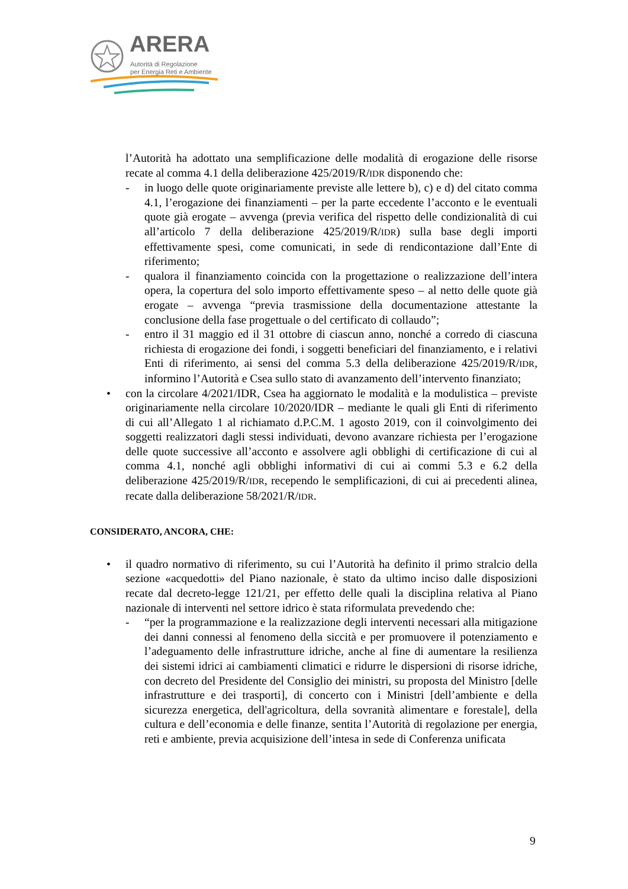ARERA
Autorità di Regolazione
per Energia Reti e Ambiente
l’Autorità ha adottato una semplificazione delle modalità di erogazione delle risorse recate al comma 4.1 della deliberazione 425/2019/R/IDR disponendo che:
- in luogo delle quote originariamente previste alle lettere b), c) e d) del citato comma 4.1, l’erogazione dei finanziamenti – per la parte eccedente l’acconto e le eventuali quote già erogate – avvenga (previa verifica del rispetto delle condizionalità di cui all’articolo 7 della deliberazione 425/2019/R/IDR) sulla base degli importi effettivamente spesi, come comunicati, in sede di rendicontazione dall’Ente di riferimento;
- qualora il finanziamento coincida con la progettazione o realizzazione dell’intera opera, la copertura del solo importo effettivamente speso – al netto delle quote già erogate – avvenga “previa trasmissione della documentazione attestante la conclusione della fase progettuale o del certificato di collaudo”;
- entro il 31 maggio ed il 31 ottobre di ciascun anno, nonché a corredo di ciascuna richiesta di erogazione dei fondi, i soggetti beneficiari del finanziamento, e i relativi Enti di riferimento, ai sensi del comma 5.3 della deliberazione 425/2019/R/IDR, informino l’Autorità e Csea sullo stato di avanzamento dell’intervento finanziato;
• con la circolare 4/2021/IDR, Csea ha aggiornato le modalità e la modulistica – previste originariamente nella circolare 10/2020/IDR – mediante le quali gli Enti di riferimento di cui all’Allegato 1 al richiamato d.P.C.M. 1 agosto 2019, con il coinvolgimento dei soggetti realizzatori dagli stessi individuati, devono avanzare richiesta per l’erogazione delle quote successive all’acconto e assolvere agli obblighi di certificazione di cui al comma 4.1, nonché agli obblighi informativi di cui ai commi 5.3 e 6.2 della deliberazione 425/2019/R/IDR, recependo le semplificazioni, di cui ai precedenti alinea, recate dalla deliberazione 58/2021/R/IDR.
CONSIDERATO, ANCORA, CHE:
• il quadro normativo di riferimento, su cui l’Autorità ha definito il primo stralcio della sezione «acquedotti» del Piano nazionale, è stato da ultimo inciso dalle disposizioni recate dal decreto-legge 121/21, per effetto delle quali la disciplina relativa al Piano nazionale di interventi nel settore idrico è stata riformulata prevedendo che:
- “per la programmazione e la realizzazione degli interventi necessari alla mitigazione dei danni connessi al fenomeno della siccità e per promuovere il potenziamento e l’adeguamento delle infrastrutture idriche, anche al fine di aumentare la resilienza dei sistemi idrici ai cambiamenti climatici e ridurre le dispersioni di risorse idriche, con decreto del Presidente del Consiglio dei ministri, su proposta del Ministro [delle infrastrutture e dei trasporti], di concerto con i Ministri [dell’ambiente e della sicurezza energetica, dell'agricoltura, della sovranità alimentare e forestale], della cultura e dell’economia e delle finanze, sentita l’Autorità di regolazione per energia, reti e ambiente, previa acquisizione dell’intesa in sede di Conferenza unificata
9